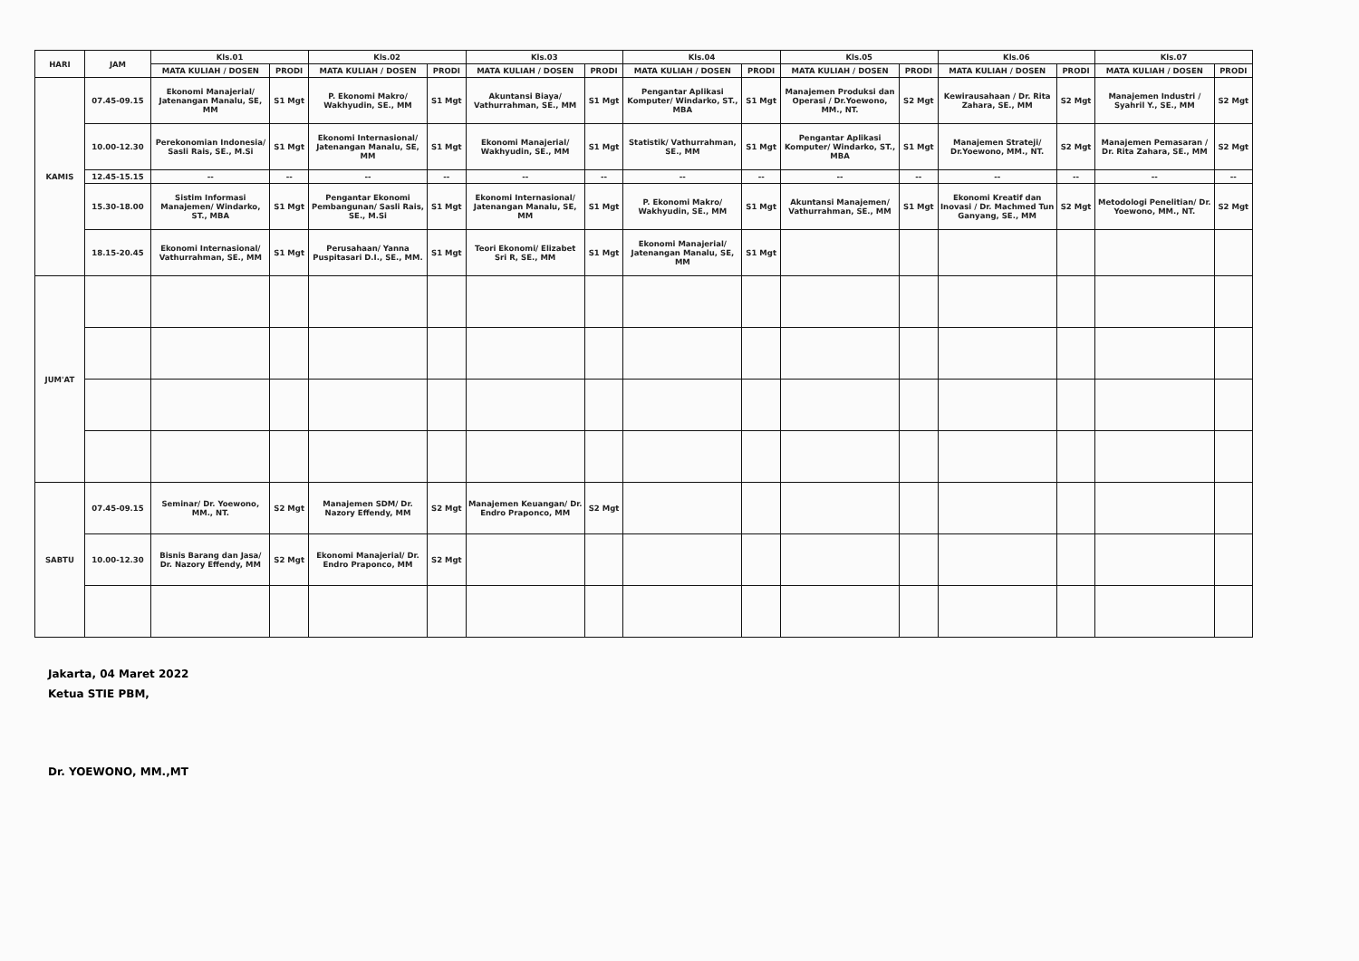| HARI | JAM | Kls.01 | | Kls.02 | | Kls.03 | | Kls.04 | | Kls.05 | | Kls.06 | | Kls.07 | |
| --- | --- | --- | --- | --- | --- | --- | --- | --- | --- | --- | --- | --- | --- | --- | --- |
| | | MATA KULIAH / DOSEN | PRODI | MATA KULIAH / DOSEN | PRODI | MATA KULIAH / DOSEN | PRODI | MATA KULIAH / DOSEN | PRODI | MATA KULIAH / DOSEN | PRODI | MATA KULIAH / DOSEN | PRODI | MATA KULIAH / DOSEN | PRODI |
| KAMIS | 07.45-09.15 | Ekonomi Manajerial/ Jatenangan Manalu, SE, MM | S1 Mgt | P. Ekonomi Makro/ Wakhyudin, SE., MM | S1 Mgt | Akuntansi Biaya/ Vathurrahman, SE., MM | S1 Mgt | Pengantar Aplikasi Komputer/ Windarko, ST., MBA | S1 Mgt | Manajemen Produksi dan Operasi / Dr.Yoewono, MM., NT. | S2 Mgt | Kewirausahaan / Dr. Rita Zahara, SE., MM | S2 Mgt | Manajemen Industri / Syahril Y., SE., MM | S2 Mgt |
| | 10.00-12.30 | Perekonomian Indonesia/ Sasli Rais, SE., M.Si | S1 Mgt | Ekonomi Internasional/ Jatenangan Manalu, SE, MM | S1 Mgt | Ekonomi Manajerial/ Wakhyudin, SE., MM | S1 Mgt | Statistik/ Vathurrahman, SE., MM | S1 Mgt | Pengantar Aplikasi Komputer/ Windarko, ST., MBA | S1 Mgt | Manajemen Strateji/ Dr.Yoewono, MM., NT. | S2 Mgt | Manajemen Pemasaran / Dr. Rita Zahara, SE., MM | S2 Mgt |
| | 12.45-15.15 | -- | -- | -- | -- | -- | -- | -- | -- | -- | -- | -- | -- | -- | -- |
| | 15.30-18.00 | Sistim Informasi Manajemen/ Windarko, ST., MBA | S1 Mgt | Pengantar Ekonomi Pembangunan/ Sasli Rais, SE., M.Si | S1 Mgt | Ekonomi Internasional/ Jatenangan Manalu, SE, MM | S1 Mgt | P. Ekonomi Makro/ Wakhyudin, SE., MM | S1 Mgt | Akuntansi Manajemen/ Vathurrahman, SE., MM | S1 Mgt | Ekonomi Kreatif dan Inovasi / Dr. Machmed Tun Ganyang, SE., MM | S2 Mgt | Metodologi Penelitian/ Dr. Yoewono, MM., NT. | S2 Mgt |
| | 18.15-20.45 | Ekonomi Internasional/ Vathurrahman, SE., MM | S1 Mgt | Perusahaan/ Yanna Puspitasari D.I., SE., MM. | S1 Mgt | Teori Ekonomi/ Elizabet Sri R, SE., MM | S1 Mgt | Ekonomi Manajerial/ Jatenangan Manalu, SE, MM | S1 Mgt | | | | | | |
| JUM'AT | | | | | | | | | | | | | | | |
| SABTU | 07.45-09.15 | Seminar/ Dr. Yoewono, MM., NT. | S2 Mgt | Manajemen SDM/ Dr. Nazory Effendy, MM | S2 Mgt | Manajemen Keuangan/ Dr. Endro Praponco, MM | S2 Mgt | | | | | | | | |
| | 10.00-12.30 | Bisnis Barang dan Jasa/ Dr. Nazory Effendy, MM | S2 Mgt | Ekonomi Manajerial/ Dr. Endro Praponco, MM | S2 Mgt | | | | | | | | | | |
Jakarta, 04 Maret 2022
Ketua STIE PBM,
Dr. YOEWONO, MM.,MT